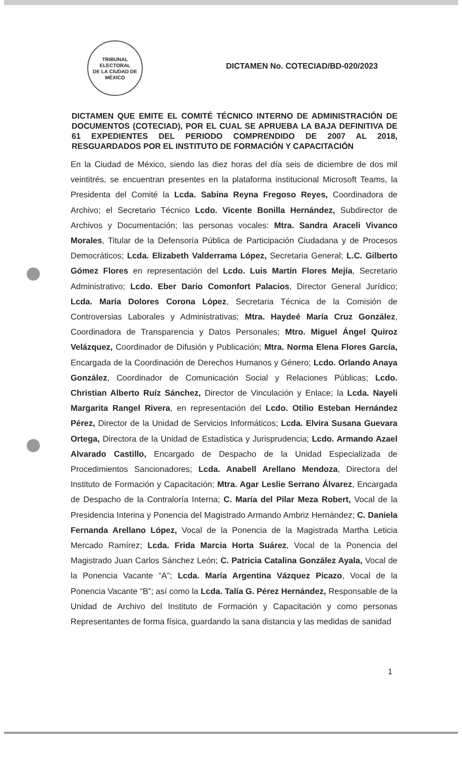TRIBUNAL ELECTORAL
DE LA CIUDAD DE MÉXICO
DICTAMEN No. COTECIAD/BD-020/2023
DICTAMEN QUE EMITE EL COMITÉ TÉCNICO INTERNO DE ADMINISTRACIÓN DE DOCUMENTOS (COTECIAD), POR EL CUAL SE APRUEBA LA BAJA DEFINITIVA DE 61 EXPEDIENTES DEL PERIODO COMPRENDIDO DE 2007 AL 2018, RESGUARDADOS POR EL INSTITUTO DE FORMACIÓN Y CAPACITACIÓN
En la Ciudad de México, siendo las diez horas del día seis de diciembre de dos mil veintitrés, se encuentran presentes en la plataforma institucional Microsoft Teams, la Presidenta del Comité la Lcda. Sabina Reyna Fregoso Reyes, Coordinadora de Archivo; el Secretario Técnico Lcdo. Vicente Bonilla Hernández, Subdirector de Archivos y Documentación; las personas vocales: Mtra. Sandra Araceli Vivanco Morales, Titular de la Defensoría Pública de Participación Ciudadana y de Procesos Democráticos; Lcda. Elizabeth Valderrama López, Secretaria General; L.C. Gilberto Gómez Flores en representación del Lcdo. Luis Martín Flores Mejía, Secretario Administrativo; Lcdo. Eber Dario Comonfort Palacios, Director General Jurídico; Lcda. María Dolores Corona López, Secretaria Técnica de la Comisión de Controversias Laborales y Administrativas; Mtra. Haydeé María Cruz González, Coordinadora de Transparencia y Datos Personales; Mtro. Miguel Ángel Quiroz Velázquez, Coordinador de Difusión y Publicación; Mtra. Norma Elena Flores García, Encargada de la Coordinación de Derechos Humanos y Género; Lcdo. Orlando Anaya González, Coordinador de Comunicación Social y Relaciones Públicas; Lcdo. Christian Alberto Ruíz Sánchez, Director de Vinculación y Enlace; la Lcda. Nayeli Margarita Rangel Rivera, en representación del Lcdo. Otilio Esteban Hernández Pérez, Director de la Unidad de Servicios Informáticos; Lcda. Elvira Susana Guevara Ortega, Directora de la Unidad de Estadística y Jurisprudencia; Lcdo. Armando Azael Alvarado Castillo, Encargado de Despacho de la Unidad Especializada de Procedimientos Sancionadores; Lcda. Anabell Arellano Mendoza, Directora del Instituto de Formación y Capacitación; Mtra. Agar Leslie Serrano Álvarez, Encargada de Despacho de la Contraloría Interna; C. María del Pilar Meza Robert, Vocal de la Presidencia Interina y Ponencia del Magistrado Armando Ambriz Hernández; C. Daniela Fernanda Arellano López, Vocal de la Ponencia de la Magistrada Martha Leticia Mercado Ramírez; Lcda. Frida Marcia Horta Suárez, Vocal de la Ponencia del Magistrado Juan Carlos Sánchez León; C. Patricia Catalina González Ayala, Vocal de la Ponencia Vacante “A”; Lcda. María Argentina Vázquez Picazo, Vocal de la Ponencia Vacante “B”; así como la Lcda. Talía G. Pérez Hernández, Responsable de la Unidad de Archivo del Instituto de Formación y Capacitación y como personas Representantes de forma física, guardando la sana distancia y las medidas de sanidad
1